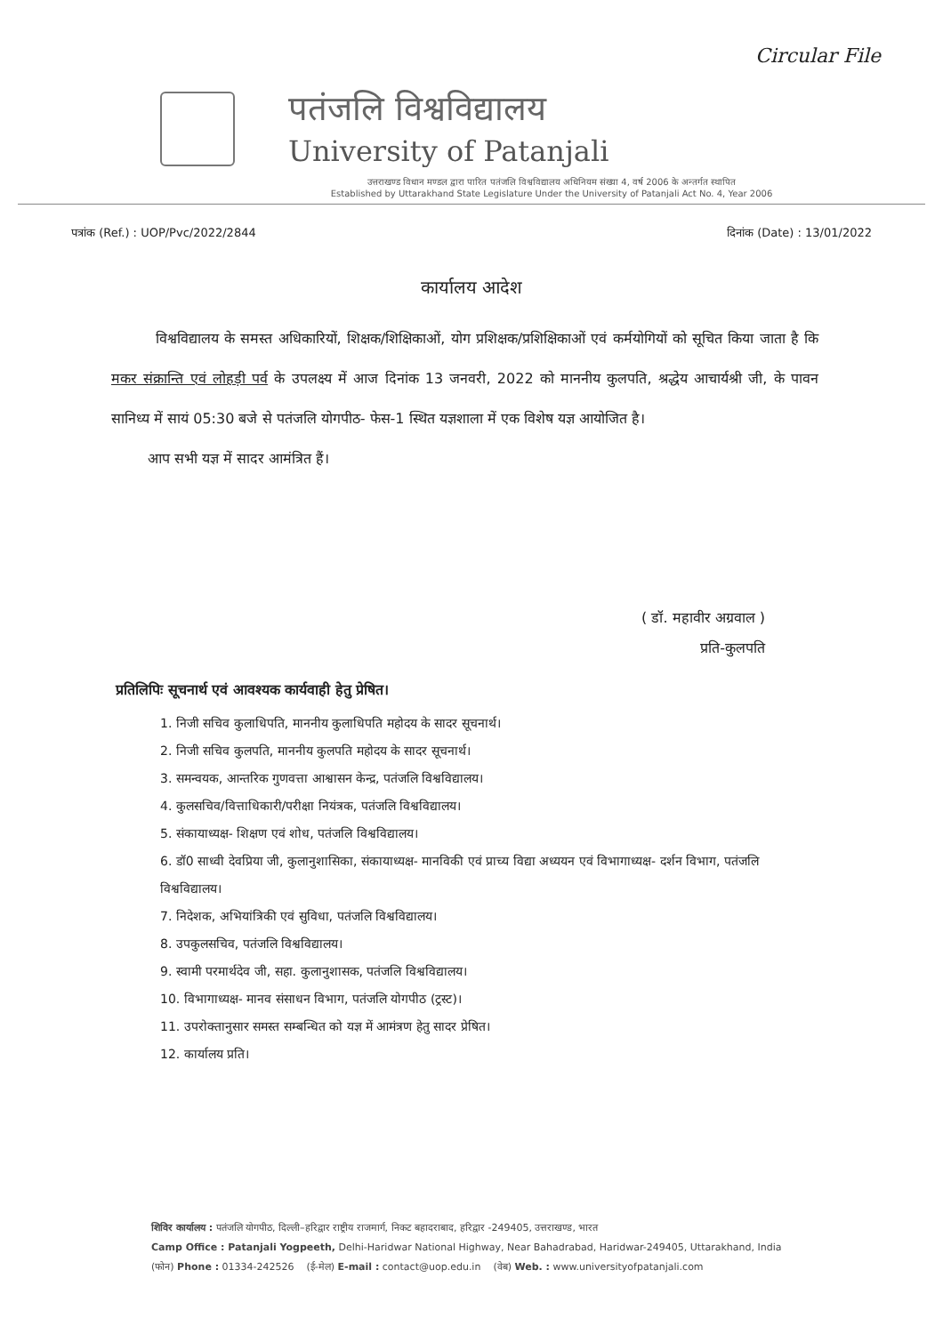Circular File
पतंजलि विश्वविद्यालय
University of Patanjali
उत्तराखण्ड विधान मण्डल द्वारा पारित पतंजलि विश्वविद्यालय अधिनियम संख्या 4, वर्ष 2006 के अन्तर्गत स्थापित
Established by Uttarakhand State Legislature Under the University of Patanjali Act No. 4, Year 2006
पत्रांक (Ref.) : UOP/Pvc/2022/2844 दिनांक (Date) : 13/01/2022
कार्यालय आदेश
विश्वविद्यालय के समस्त अधिकारियों, शिक्षक/शिक्षिकाओं, योग प्रशिक्षक/प्रशिक्षिकाओं एवं कर्मयोगियों को सूचित किया जाता है कि मकर संक्रान्ति एवं लोहड़ी पर्व के उपलक्ष्य में आज दिनांक 13 जनवरी, 2022 को माननीय कुलपति, श्रद्धेय आचार्यश्री जी, के पावन सानिध्य में सायं 05:30 बजे से पतंजलि योगपीठ- फेस-1 स्थित यज्ञशाला में एक विशेष यज्ञ आयोजित है।
आप सभी यज्ञ में सादर आमंत्रित हैं।
( डॉ. महावीर अग्रवाल )
प्रति-कुलपति
प्रतिलिपिः सूचनार्थ एवं आवश्यक कार्यवाही हेतु प्रेषित।
1. निजी सचिव कुलाधिपति, माननीय कुलाधिपति महोदय के सादर सूचनार्थ।
2. निजी सचिव कुलपति, माननीय कुलपति महोदय के सादर सूचनार्थ।
3. समन्वयक, आन्तरिक गुणवत्ता आश्वासन केन्द्र, पतंजलि विश्वविद्यालय।
4. कुलसचिव/वित्ताधिकारी/परीक्षा नियंत्रक, पतंजलि विश्वविद्यालय।
5. संकायाध्यक्ष- शिक्षण एवं शोध, पतंजलि विश्वविद्यालय।
6. डॉ0 साध्वी देवप्रिया जी, कुलानुशासिका, संकायाध्यक्ष- मानविकी एवं प्राच्य विद्या अध्ययन एवं विभागाध्यक्ष- दर्शन विभाग, पतंजलि विश्वविद्यालय।
7. निदेशक, अभियांत्रिकी एवं सुविधा, पतंजलि विश्वविद्यालय।
8. उपकुलसचिव, पतंजलि विश्वविद्यालय।
9. स्वामी परमार्थदेव जी, सहा. कुलानुशासक, पतंजलि विश्वविद्यालय।
10. विभागाध्यक्ष- मानव संसाधन विभाग, पतंजलि योगपीठ (ट्रस्ट)।
11. उपरोक्तानुसार समस्त सम्बन्धित को यज्ञ में आमंत्रण हेतु सादर प्रेषित।
12. कार्यालय प्रति।
शिविर कार्यालय : पतंजलि योगपीठ, दिल्ली–हरिद्वार राष्ट्रीय राजमार्ग, निकट बहादराबाद, हरिद्वार -249405, उत्तराखण्ड, भारत
Camp Office : Patanjali Yogpeeth, Delhi-Haridwar National Highway, Near Bahadrabad, Haridwar-249405, Uttarakhand, India
(फोन) Phone : 01334-242526 (ई-मेल) E-mail : contact@uop.edu.in (वेब) Web. : www.universityofpatanjali.com